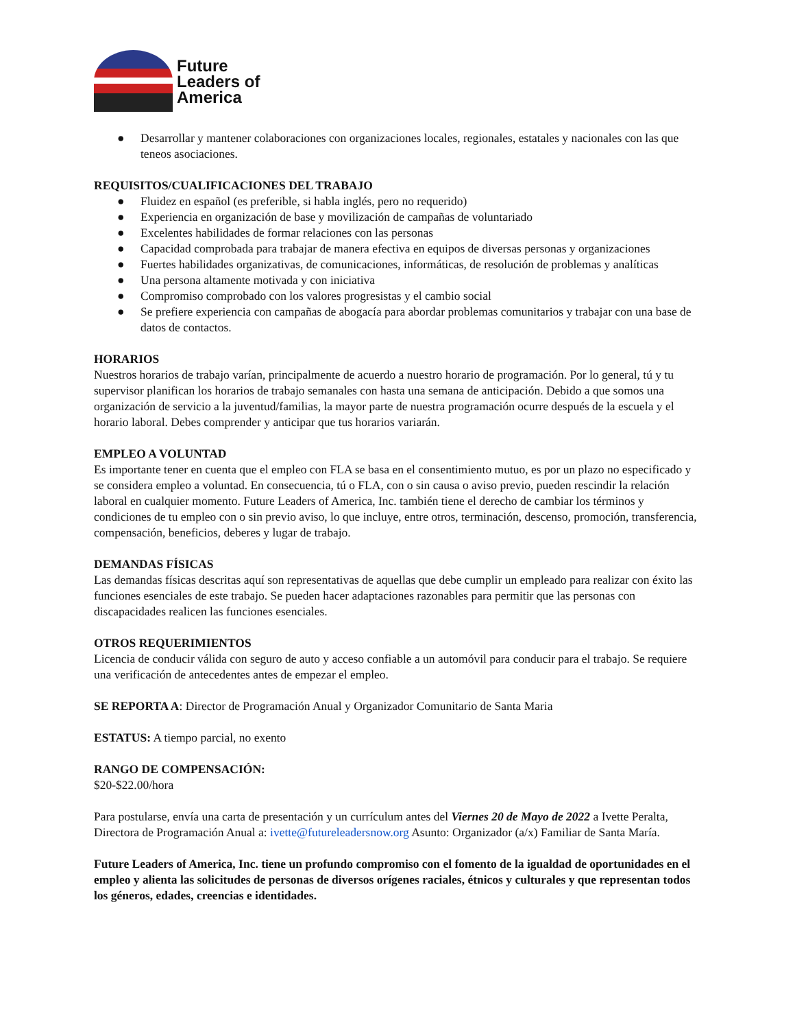Future
Leaders of
America
● Desarrollar y mantener colaboraciones con organizaciones locales, regionales, estatales y nacionales con las que teneos asociaciones.
REQUISITOS/CUALIFICACIONES DEL TRABAJO
● Fluidez en español (es preferible, si habla inglés, pero no requerido)
● Experiencia en organización de base y movilización de campañas de voluntariado
● Excelentes habilidades de formar relaciones con las personas
● Capacidad comprobada para trabajar de manera efectiva en equipos de diversas personas y organizaciones
● Fuertes habilidades organizativas, de comunicaciones, informáticas, de resolución de problemas y analíticas
● Una persona altamente motivada y con iniciativa
● Compromiso comprobado con los valores progresistas y el cambio social
● Se prefiere experiencia con campañas de abogacía para abordar problemas comunitarios y trabajar con una base de datos de contactos.
HORARIOS
Nuestros horarios de trabajo varían, principalmente de acuerdo a nuestro horario de programación. Por lo general, tú y tu supervisor planifican los horarios de trabajo semanales con hasta una semana de anticipación. Debido a que somos una organización de servicio a la juventud/familias, la mayor parte de nuestra programación ocurre después de la escuela y el horario laboral. Debes comprender y anticipar que tus horarios variarán.
EMPLEO A VOLUNTAD
Es importante tener en cuenta que el empleo con FLA se basa en el consentimiento mutuo, es por un plazo no especificado y se considera empleo a voluntad. En consecuencia, tú o FLA, con o sin causa o aviso previo, pueden rescindir la relación laboral en cualquier momento. Future Leaders of America, Inc. también tiene el derecho de cambiar los términos y condiciones de tu empleo con o sin previo aviso, lo que incluye, entre otros, terminación, descenso, promoción, transferencia, compensación, beneficios, deberes y lugar de trabajo.
DEMANDAS FÍSICAS
Las demandas físicas descritas aquí son representativas de aquellas que debe cumplir un empleado para realizar con éxito las funciones esenciales de este trabajo. Se pueden hacer adaptaciones razonables para permitir que las personas con discapacidades realicen las funciones esenciales.
OTROS REQUERIMIENTOS
Licencia de conducir válida con seguro de auto y acceso confiable a un automóvil para conducir para el trabajo. Se requiere una verificación de antecedentes antes de empezar el empleo.
SE REPORTA A: Director de Programación Anual y Organizador Comunitario de Santa Maria
ESTATUS: A tiempo parcial, no exento
RANGO DE COMPENSACIÓN:
$20-$22.00/hora
Para postularse, envía una carta de presentación y un currículum antes del Viernes 20 de Mayo de 2022 a Ivette Peralta, Directora de Programación Anual a: ivette@futureleadersnow.org Asunto: Organizador (a/x) Familiar de Santa María.
Future Leaders of America, Inc. tiene un profundo compromiso con el fomento de la igualdad de oportunidades en el empleo y alienta las solicitudes de personas de diversos orígenes raciales, étnicos y culturales y que representan todos los géneros, edades, creencias e identidades.